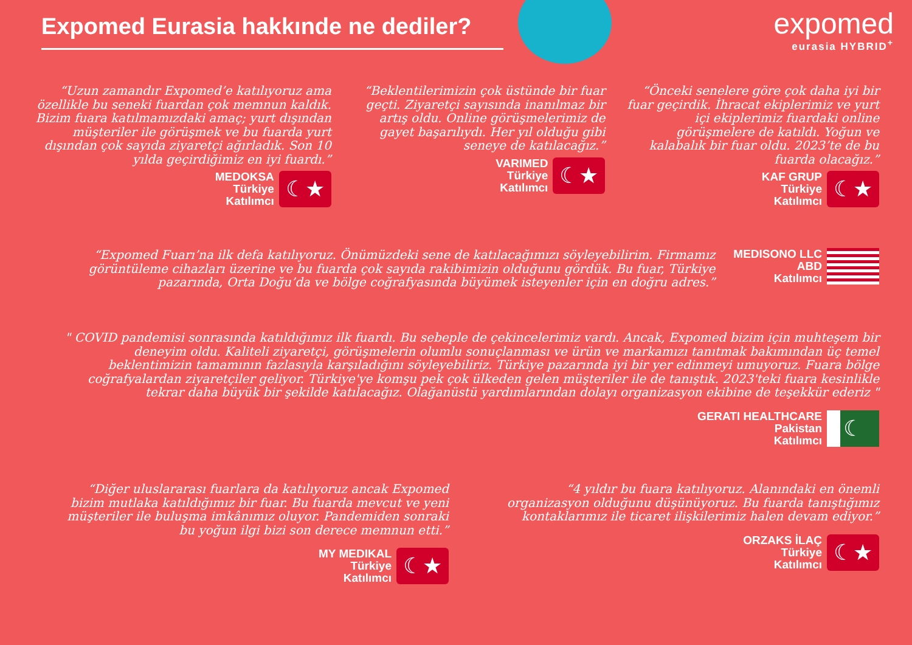Expomed Eurasia hakkınde ne dediler?
expomed
eurasia HYBRID<sup>+</sup>
“Uzun zamandır Expomed’e katılıyoruz ama özellikle bu seneki fuardan çok memnun kaldık. Bizim fuara katılmamızdaki amaç; yurt dışından müşteriler ile görüşmek ve bu fuarda yurt dışından çok sayıda ziyaretçi ağırladık. Son 10 yılda geçirdiğimiz en iyi fuardı.”
MEDOKSA
Türkiye
Katılımcı
☾★
“Beklentilerimizin çok üstünde bir fuar geçti. Ziyaretçi sayısında inanılmaz bir artış oldu. Online görüşmelerimiz de gayet başarılıydı. Her yıl olduğu gibi seneye de katılacağız.”
VARIMED
Türkiye
Katılımcı
☾★
“Önceki senelere göre çok daha iyi bir fuar geçirdik. İhracat ekiplerimiz ve yurt içi ekiplerimiz fuardaki online görüşmelere de katıldı. Yoğun ve kalabalık bir fuar oldu. 2023’te de bu fuarda olacağız.”
KAF GRUP
Türkiye
Katılımcı
☾★
“Expomed Fuarı’na ilk defa katılıyoruz. Önümüzdeki sene de katılacağımızı söyleyebilirim. Firmamız görüntüleme cihazları üzerine ve bu fuarda çok sayıda rakibimizin olduğunu gördük. Bu fuar, Türkiye pazarında, Orta Doğu’da ve bölge coğrafyasında büyümek isteyenler için en doğru adres.”
MEDISONO LLC
ABD
Katılımcı
" COVID pandemisi sonrasında katıldığımız ilk fuardı. Bu sebeple de çekincelerimiz vardı. Ancak, Expomed bizim için muhteşem bir deneyim oldu. Kaliteli ziyaretçi, görüşmelerin olumlu sonuçlanması ve ürün ve markamızı tanıtmak bakımından üç temel beklentimizin tamamının fazlasıyla karşıladığını söyleyebiliriz. Türkiye pazarında iyi bir yer edinmeyi umuyoruz. Fuara bölge coğrafyalardan ziyaretçiler geliyor. Türkiye'ye komşu pek çok ülkeden gelen müşteriler ile de tanıştık. 2023'teki fuara kesinlikle tekrar daha büyük bir şekilde katılacağız. Olağanüstü yardımlarından dolayı organizasyon ekibine de teşekkür ederiz "
GERATI HEALTHCARE
Pakistan
Katılımcı
☾
“Diğer uluslararası fuarlara da katılıyoruz ancak Expomed bizim mutlaka katıldığımız bir fuar. Bu fuarda mevcut ve yeni müşteriler ile buluşma imkânımız oluyor. Pandemiden sonraki bu yoğun ilgi bizi son derece memnun etti.”
MY MEDIKAL
Türkiye
Katılımcı
☾★
“4 yıldır bu fuara katılıyoruz. Alanındaki en önemli organizasyon olduğunu düşünüyoruz. Bu fuarda tanıştığımız kontaklarımız ile ticaret ilişkilerimiz halen devam ediyor.”
ORZAKS İLAÇ
Türkiye
Katılımcı
☾★